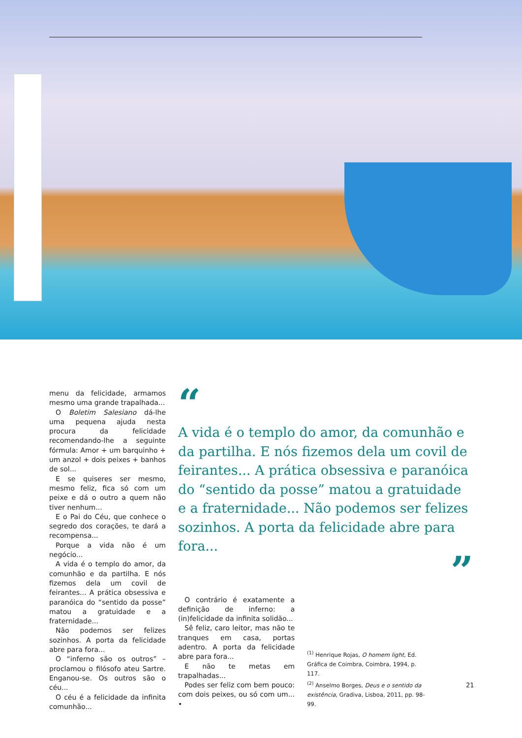menu da felicidade, armamos mesmo uma grande trapalhada...
O Boletim Salesiano dá-lhe uma pequena ajuda nesta procura da felicidade recomendando-lhe a seguinte fórmula: Amor + um barquinho + um anzol + dois peixes + banhos de sol...
E se quiseres ser mesmo, mesmo feliz, fica só com um peixe e dá o outro a quem não tiver nenhum...
E o Pai do Céu, que conhece o segredo dos corações, te dará a recompensa...
Porque a vida não é um negócio...
A vida é o templo do amor, da comunhão e da partilha. E nós fizemos dela um covil de feirantes... A prática obsessiva e paranóica do “sentido da posse” matou a gratuidade e a fraternidade...
Não podemos ser felizes sozinhos. A porta da felicidade abre para fora...
O “inferno são os outros” – proclamou o filósofo ateu Sartre. Enganou-se. Os outros são o céu...
O céu é a felicidade da infinita comunhão...
“
A vida é o templo do amor, da comunhão e da partilha. E nós fizemos dela um covil de feirantes... A prática obsessiva e paranóica do “sentido da posse” matou a gratuidade e a fraternidade... Não podemos ser felizes sozinhos. A porta da felicidade abre para fora...
”
O contrário é exatamente a definição de inferno: a (in)felicidade da infinita solidão...
Sê feliz, caro leitor, mas não te tranques em casa, portas adentro. A porta da felicidade abre para fora...
E não te metas em trapalhadas...
Podes ser feliz com bem pouco: com dois peixes, ou só com um... •
<sup>(1)</sup> Henrique Rojas, O homem light, Ed. Gráfica de Coimbra, Coimbra, 1994, p. 117.
<sup>(2)</sup> Anselmo Borges, Deus e o sentido da existência, Gradiva, Lisboa, 2011, pp. 98-99.
21